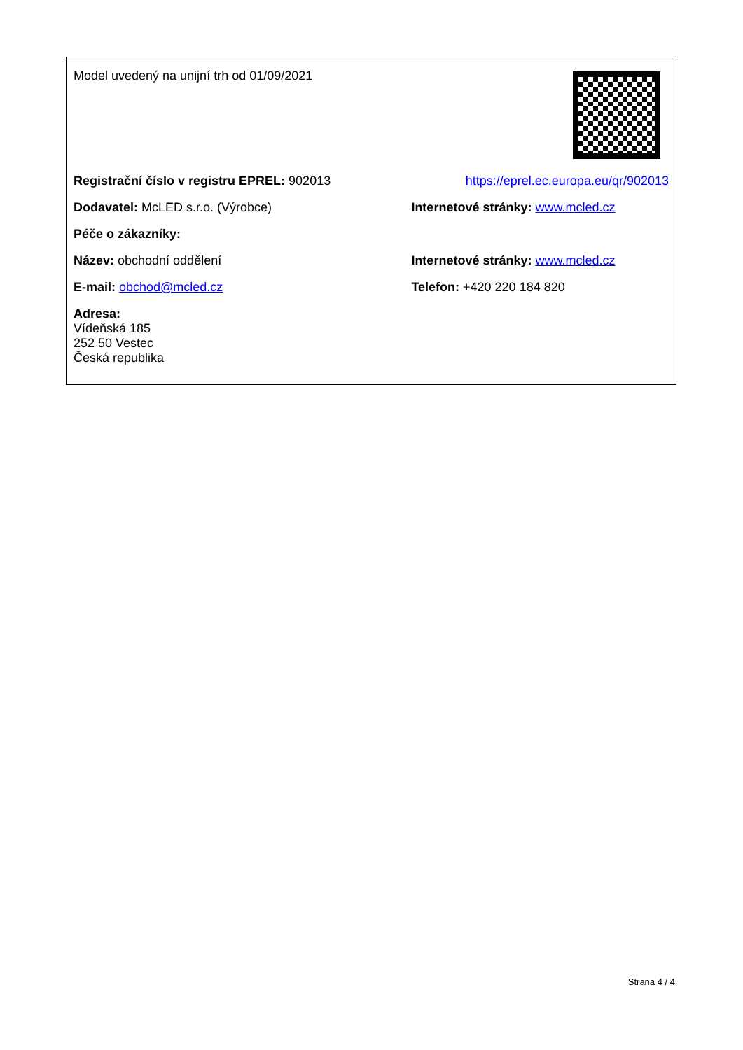| Model uvedený na unijní trh od 01/09/2021 | |
| Registrační číslo v registru EPREL: 902013 | https://eprel.ec.europa.eu/qr/902013 |
| Dodavatel: McLED s.r.o. (Výrobce) | Internetové stránky: www.mcled.cz |
| Péče o zákazníky: | |
| Název: obchodní oddělení | Internetové stránky: www.mcled.cz |
| E-mail: obchod@mcled.cz | Telefon: +420 220 184 820 |
| Adresa: Vídeňská 185 252 50 Vestec Česká republika | |
Strana 4 / 4